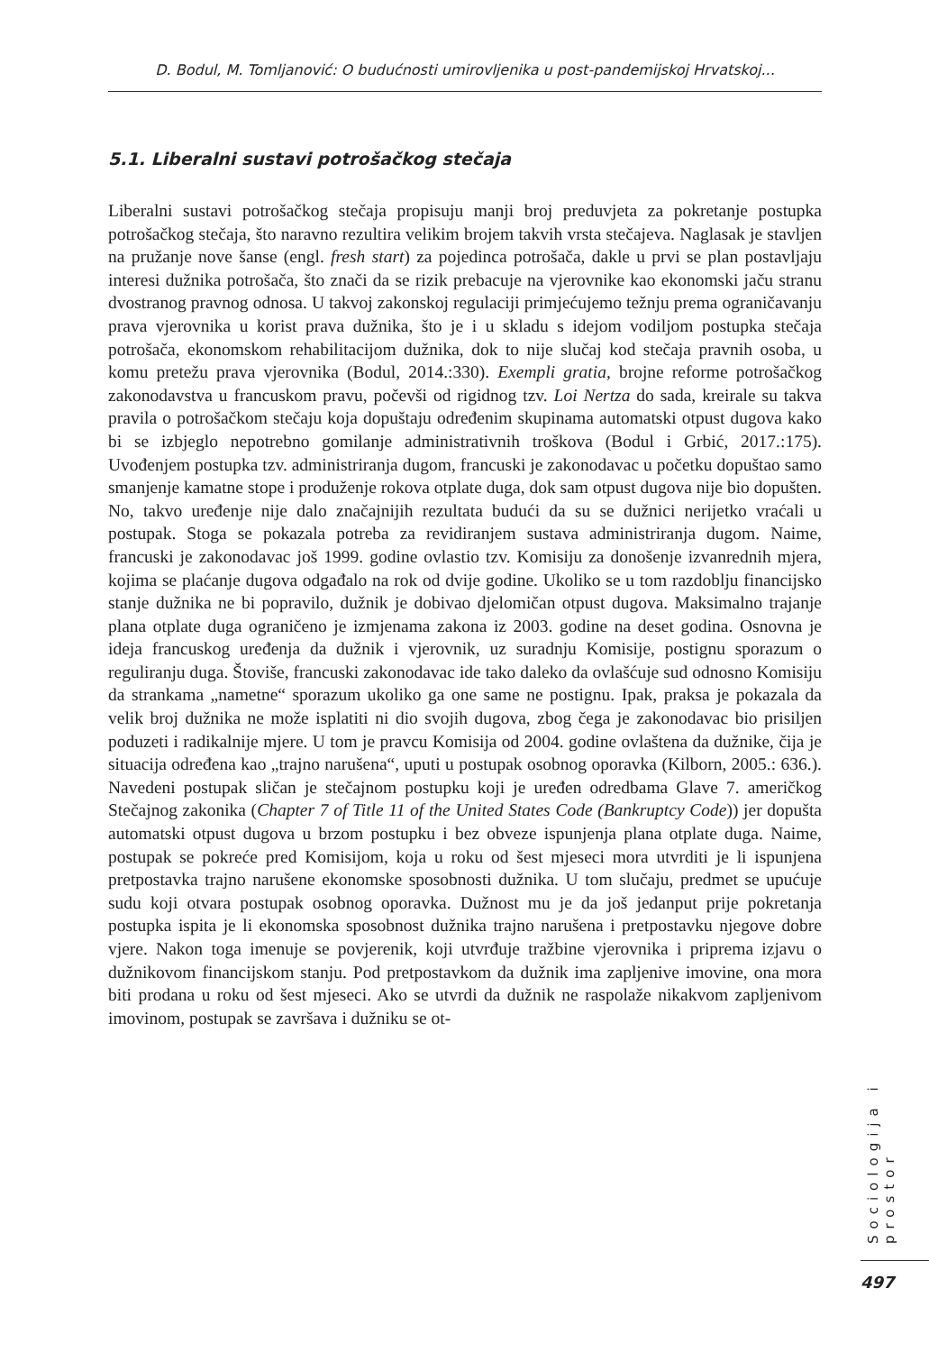D. Bodul, M. Tomljanović: O budućnosti umirovljenika u post-pandemijskoj Hrvatskoj...
5.1. Liberalni sustavi potrošačkog stečaja
Liberalni sustavi potrošačkog stečaja propisuju manji broj preduvjeta za pokretanje postupka potrošačkog stečaja, što naravno rezultira velikim brojem takvih vrsta stečajeva. Naglasak je stavljen na pružanje nove šanse (engl. fresh start) za pojedinca potrošača, dakle u prvi se plan postavljaju interesi dužnika potrošača, što znači da se rizik prebacuje na vjerovnike kao ekonomski jaču stranu dvostranog pravnog odnosa. U takvoj zakonskoj regulaciji primjećujemo težnju prema ograničavanju prava vjerovnika u korist prava dužnika, što je i u skladu s idejom vodiljom postupka stečaja potrošača, ekonomskom rehabilitacijom dužnika, dok to nije slučaj kod stečaja pravnih osoba, u komu pretežu prava vjerovnika (Bodul, 2014.:330). Exempli gratia, brojne reforme potrošačkog zakonodavstva u francuskom pravu, počevši od rigidnog tzv. Loi Nertza do sada, kreirale su takva pravila o potrošačkom stečaju koja dopuštaju određenim skupinama automatski otpust dugova kako bi se izbjeglo nepotrebno gomilanje administrativnih troškova (Bodul i Grbić, 2017.:175). Uvođenjem postupka tzv. administriranja dugom, francuski je zakonodavac u početku dopuštao samo smanjenje kamatne stope i produženje rokova otplate duga, dok sam otpust dugova nije bio dopušten. No, takvo uređenje nije dalo značajnijih rezultata budući da su se dužnici nerijetko vraćali u postupak. Stoga se pokazala potreba za revidiranjem sustava administriranja dugom. Naime, francuski je zakonodavac još 1999. godine ovlastio tzv. Komisiju za donošenje izvanrednih mjera, kojima se plaćanje dugova odgađalo na rok od dvije godine. Ukoliko se u tom razdoblju financijsko stanje dužnika ne bi popravilo, dužnik je dobivao djelomičan otpust dugova. Maksimalno trajanje plana otplate duga ograničeno je izmjenama zakona iz 2003. godine na deset godina. Osnovna je ideja francuskog uređenja da dužnik i vjerovnik, uz suradnju Komisije, postignu sporazum o reguliranju duga. Štoviše, francuski zakonodavac ide tako daleko da ovlašćuje sud odnosno Komisiju da strankama „nametne“ sporazum ukoliko ga one same ne postignu. Ipak, praksa je pokazala da velik broj dužnika ne može isplatiti ni dio svojih dugova, zbog čega je zakonodavac bio prisiljen poduzeti i radikalnije mjere. U tom je pravcu Komisija od 2004. godine ovlaštena da dužnike, čija je situacija određena kao „trajno narušena“, uputi u postupak osobnog oporavka (Kilborn, 2005.: 636.). Navedeni postupak sličan je stečajnom postupku koji je uređen odredbama Glave 7. američkog Stečajnog zakonika (Chapter 7 of Title 11 of the United States Code (Bankruptcy Code)) jer dopušta automatski otpust dugova u brzom postupku i bez obveze ispunjenja plana otplate duga. Naime, postupak se pokreće pred Komisijom, koja u roku od šest mjeseci mora utvrditi je li ispunjena pretpostavka trajno narušene ekonomske sposobnosti dužnika. U tom slučaju, predmet se upućuje sudu koji otvara postupak osobnog oporavka. Dužnost mu je da još jedanput prije pokretanja postupka ispita je li ekonomska sposobnost dužnika trajno narušena i pretpostavku njegove dobre vjere. Nakon toga imenuje se povjerenik, koji utvrđuje tražbine vjerovnika i priprema izjavu o dužnikovom financijskom stanju. Pod pretpostavkom da dužnik ima zapljenive imovine, ona mora biti prodana u roku od šest mjeseci. Ako se utvrdi da dužnik ne raspolaže nikakvom zapljenivom imovinom, postupak se završava i dužniku se ot-
Sociologija i prostor
497